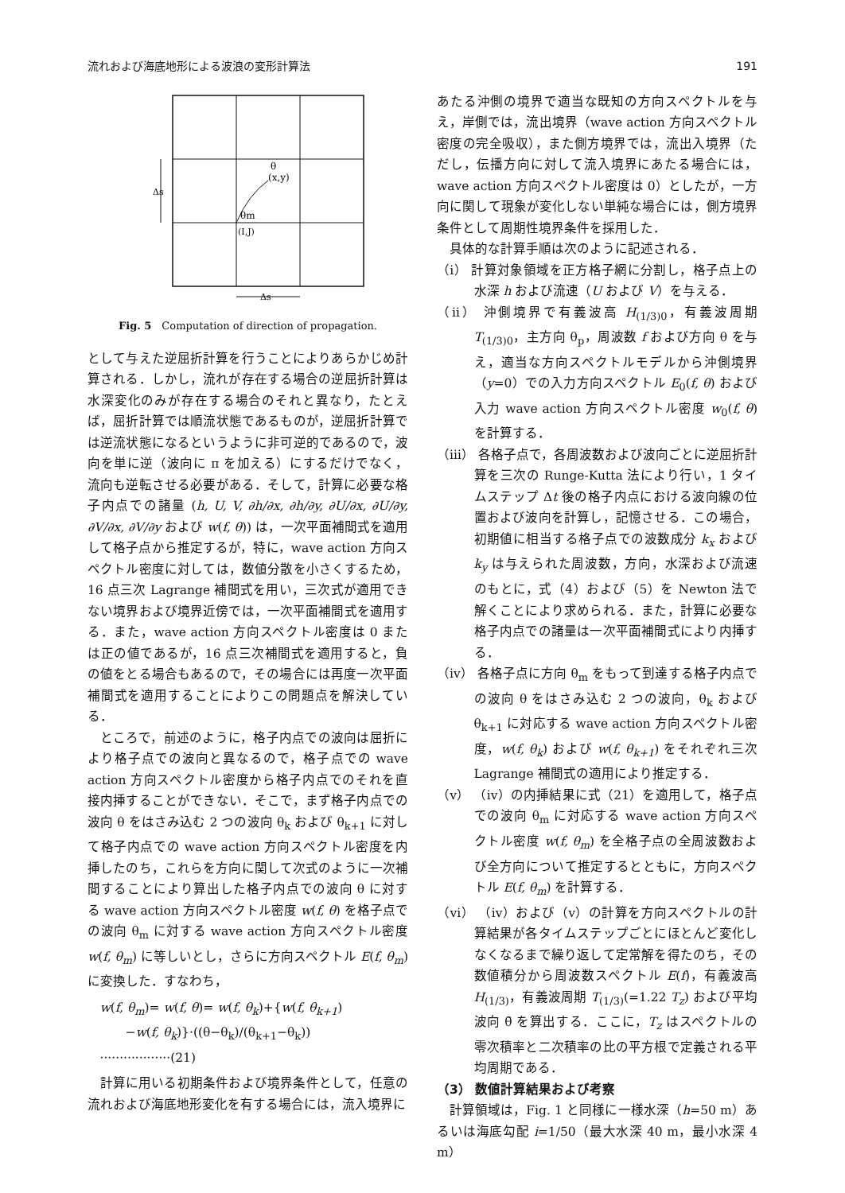流れおよび海底地形による波浪の変形計算法 191
(x,y)
θ
θm
(I,J)
Δs
Δs
Fig. 5　Computation of direction of propagation.
として与えた逆屈折計算を行うことによりあらかじめ計算される．しかし，流れが存在する場合の逆屈折計算は水深変化のみが存在する場合のそれと異なり，たとえば，屈折計算では順流状態であるものが，逆屈折計算では逆流状態になるというように非可逆的であるので，波向を単に逆（波向に π を加える）にするだけでなく，流向も逆転させる必要がある．そして，計算に必要な格子内点での諸量 (h, U, V, ∂h/∂x, ∂h/∂y, ∂U/∂x, ∂U/∂y, ∂V/∂x, ∂V/∂y および w(f, θ)) は，一次平面補間式を適用して格子点から推定するが，特に，wave action 方向スペクトル密度に対しては，数値分散を小さくするため，16 点三次 Lagrange 補間式を用い，三次式が適用できない境界および境界近傍では，一次平面補間式を適用する．また，wave action 方向スペクトル密度は 0 または正の値であるが，16 点三次補間式を適用すると，負の値をとる場合もあるので，その場合には再度一次平面補間式を適用することによりこの問題点を解決している．
ところで，前述のように，格子内点での波向は屈折により格子点での波向と異なるので，格子点での wave action 方向スペクトル密度から格子内点でのそれを直接内挿することができない．そこで，まず格子内点での波向 θ をはさみ込む 2 つの波向 θ<sub>k</sub> および θ<sub>k+1</sub> に対して格子内点での wave action 方向スペクトル密度を内挿したのち，これらを方向に関して次式のように一次補間することにより算出した格子内点での波向 θ に対する wave action 方向スペクトル密度 w(f, θ) を格子点での波向 θ<sub>m</sub> に対する wave action 方向スペクトル密度 w(f, θ<sub>m</sub>) に等しいとし，さらに方向スペクトル E(f, θ<sub>m</sub>) に変換した．すなわち，
w(f, θ<sub>m</sub>)= w(f, θ)= w(f, θ<sub>k</sub>)+{w(f, θ<sub>k+1</sub>)
　　−w(f, θ<sub>k</sub>)}·((θ−θ<sub>k</sub>)/(θ<sub>k+1</sub>−θ<sub>k</sub>)) ··················(21)
計算に用いる初期条件および境界条件として，任意の流れおよび海底地形変化を有する場合には，流入境界に
あたる沖側の境界で適当な既知の方向スペクトルを与え，岸側では，流出境界（wave action 方向スペクトル密度の完全吸収），また側方境界では，流出入境界（ただし，伝播方向に対して流入境界にあたる場合には，wave action 方向スペクトル密度は 0）としたが，一方向に関して現象が変化しない単純な場合には，側方境界条件として周期性境界条件を採用した．
具体的な計算手順は次のように記述される．
（ⅰ） 計算対象領域を正方格子網に分割し，格子点上の水深 h および流速（U および V）を与える．
（ⅱ） 沖側境界で有義波高 H<sub>(1/3)0</sub>，有義波周期 T<sub>(1/3)0</sub>，主方向 θ<sub>p</sub>，周波数 f および方向 θ を与え，適当な方向スペクトルモデルから沖側境界（y=0）での入力方向スペクトル E<sub>0</sub>(f, θ) および入力 wave action 方向スペクトル密度 w<sub>0</sub>(f, θ) を計算する．
（ⅲ） 各格子点で，各周波数および波向ごとに逆屈折計算を三次の Runge-Kutta 法により行い，1 タイムステップ Δt 後の格子内点における波向線の位置および波向を計算し，記憶させる．この場合，初期値に相当する格子点での波数成分 k<sub>x</sub> および k<sub>y</sub> は与えられた周波数，方向，水深および流速のもとに，式（4）および（5）を Newton 法で解くことにより求められる．また，計算に必要な格子内点での諸量は一次平面補間式により内挿する．
（ⅳ） 各格子点に方向 θ<sub>m</sub> をもって到達する格子内点での波向 θ をはさみ込む 2 つの波向，θ<sub>k</sub> および θ<sub>k+1</sub> に対応する wave action 方向スペクトル密度，w(f, θ<sub>k</sub>) および w(f, θ<sub>k+1</sub>) をそれぞれ三次 Lagrange 補間式の適用により推定する．
（ⅴ） （ⅳ）の内挿結果に式（21）を適用して，格子点での波向 θ<sub>m</sub> に対応する wave action 方向スペクトル密度 w(f, θ<sub>m</sub>) を全格子点の全周波数および全方向について推定するとともに，方向スペクトル E(f, θ<sub>m</sub>) を計算する．
（ⅵ） （ⅳ）および（ⅴ）の計算を方向スペクトルの計算結果が各タイムステップごとにほとんど変化しなくなるまで繰り返して定常解を得たのち，その数値積分から周波数スペクトル E(f)，有義波高 H<sub>(1/3)</sub>，有義波周期 T<sub>(1/3)</sub>(=1.22 T<sub>z</sub>) および平均波向 θ̄ を算出する．ここに，T<sub>z</sub> はスペクトルの零次積率と二次積率の比の平方根で定義される平均周期である．
（3） 数値計算結果および考察
計算領域は，Fig. 1 と同様に一様水深（h=50 m）あるいは海底勾配 i=1/50（最大水深 40 m，最小水深 4 m）